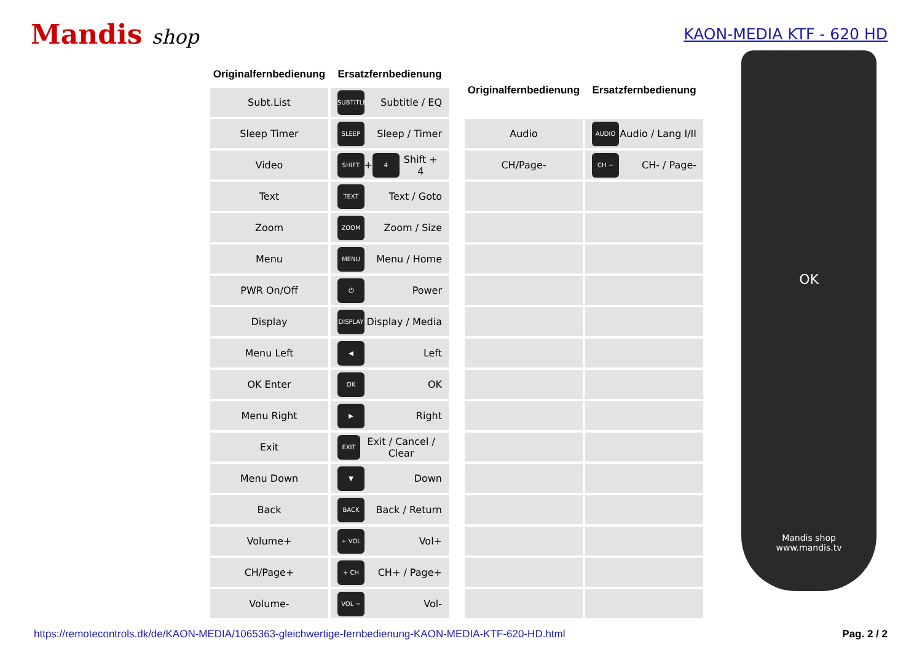Mandis shop
KAON-MEDIA KTF - 620 HD
| Originalfernbedienung | Ersatzfernbedienung |
| --- | --- |
| Subt.List | SUBTITLE Subtitle / EQ |
| Sleep Timer | SLEEP Sleep / Timer |
| Video | SHIFT + 4 Shift + 4 |
| Text | TEXT Text / Goto |
| Zoom | ZOOM Zoom / Size |
| Menu | MENU Menu / Home |
| PWR On/Off | ⏻ Power |
| Display | DISPLAY Display / Media |
| Menu Left | ◀ Left |
| OK Enter | OK OK |
| Menu Right | ▶ Right |
| Exit | EXIT Exit / Cancel / Clear |
| Menu Down | ▼ Down |
| Back | BACK Back / Return |
| Volume+ | + VOL Vol+ |
| CH/Page+ | + CH CH+ / Page+ |
| Volume- | VOL − Vol- |
| Originalfernbedienung | Ersatzfernbedienung |
| --- | --- |
| Audio | AUDIO Audio / Lang I/II |
| CH/Page- | CH − CH- / Page- |
OK
Mandis shop
www.mandis.tv
https://remotecontrols.dk/de/KAON-MEDIA/1065363-gleichwertige-fernbedienung-KAON-MEDIA-KTF-620-HD.html Pag. 2 / 2